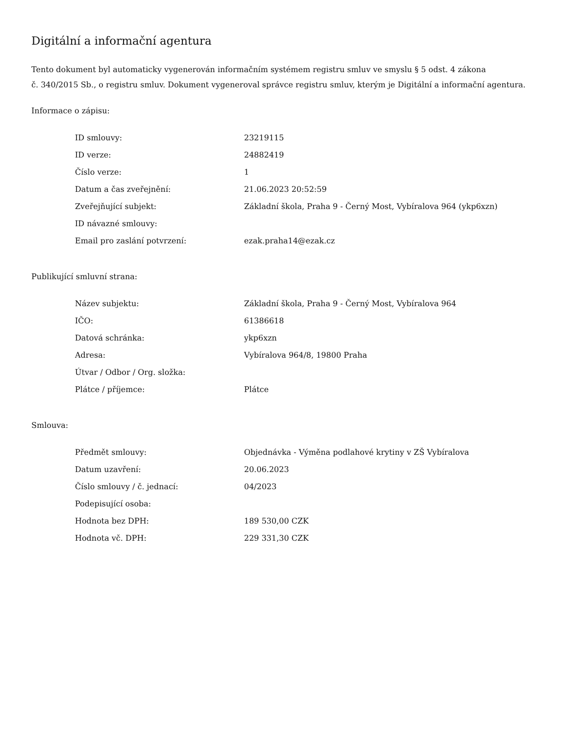Digitální a informační agentura
Tento dokument byl automaticky vygenerován informačním systémem registru smluv ve smyslu § 5 odst. 4 zákona
č. 340/2015 Sb., o registru smluv. Dokument vygeneroval správce registru smluv, kterým je Digitální a informační agentura.
Informace o zápisu:
| ID smlouvy: | 23219115 |
| ID verze: | 24882419 |
| Číslo verze: | 1 |
| Datum a čas zveřejnění: | 21.06.2023 20:52:59 |
| Zveřejňující subjekt: | Základní škola, Praha 9 - Černý Most, Vybíralova 964 (ykp6xzn) |
| ID návazné smlouvy: | |
| Email pro zaslání potvrzení: | ezak.praha14@ezak.cz |
Publikující smluvní strana:
| Název subjektu: | Základní škola, Praha 9 - Černý Most, Vybíralova 964 |
| IČO: | 61386618 |
| Datová schránka: | ykp6xzn |
| Adresa: | Vybíralova 964/8, 19800 Praha |
| Útvar / Odbor / Org. složka: | |
| Plátce / příjemce: | Plátce |
Smlouva:
| Předmět smlouvy: | Objednávka - Výměna podlahové krytiny v ZŠ Vybíralova |
| Datum uzavření: | 20.06.2023 |
| Číslo smlouvy / č. jednací: | 04/2023 |
| Podepisující osoba: | |
| Hodnota bez DPH: | 189 530,00 CZK |
| Hodnota vč. DPH: | 229 331,30 CZK |